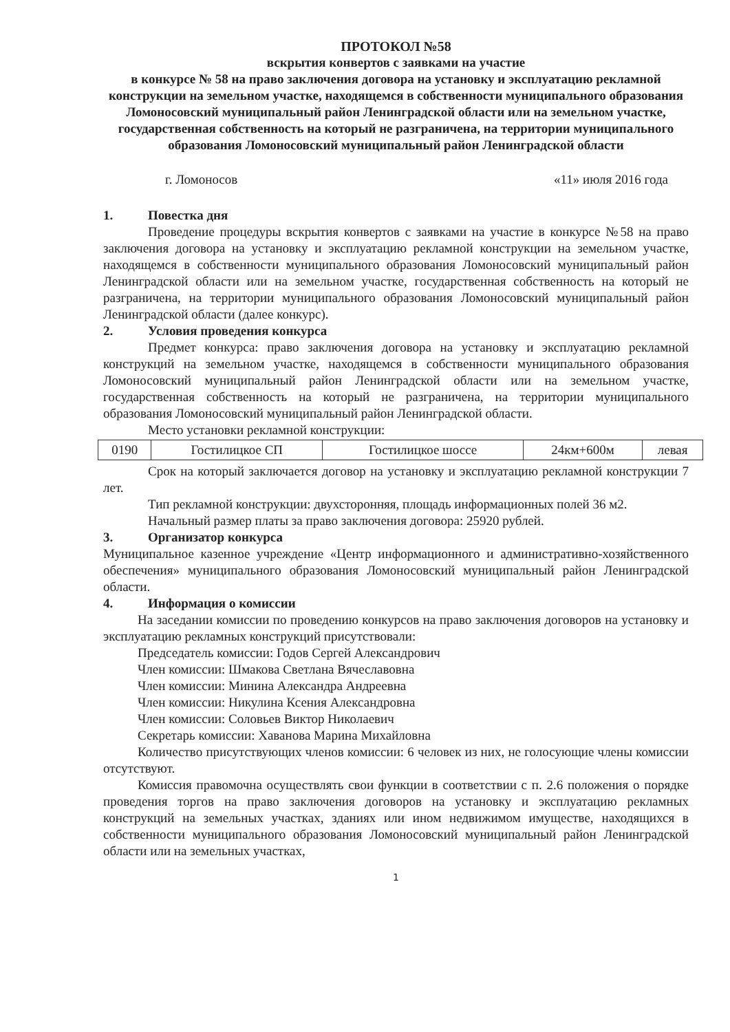ПРОТОКОЛ №58
вскрытия конвертов с заявками на участие
в конкурсе № 58 на право заключения договора на установку и эксплуатацию рекламной конструкции на земельном участке, находящемся в собственности муниципального образования Ломоносовский муниципальный район Ленинградской области или на земельном участке, государственная собственность на который не разграничена, на территории муниципального образования Ломоносовский муниципальный район Ленинградской области
г. Ломоносов «11» июля 2016 года
1. Повестка дня
Проведение процедуры вскрытия конвертов с заявками на участие в конкурсе №58 на право заключения договора на установку и эксплуатацию рекламной конструкции на земельном участке, находящемся в собственности муниципального образования Ломоносовский муниципальный район Ленинградской области или на земельном участке, государственная собственность на который не разграничена, на территории муниципального образования Ломоносовский муниципальный район Ленинградской области (далее конкурс).
2. Условия проведения конкурса
Предмет конкурса: право заключения договора на установку и эксплуатацию рекламной конструкций на земельном участке, находящемся в собственности муниципального образования Ломоносовский муниципальный район Ленинградской области или на земельном участке, государственная собственность на который не разграничена, на территории муниципального образования Ломоносовский муниципальный район Ленинградской области.
Место установки рекламной конструкции:
| 0190 | Гостилицкое СП | Гостилицкое шоссе | 24км+600м | левая |
Срок на который заключается договор на установку и эксплуатацию рекламной конструкции 7 лет.
Тип рекламной конструкции: двухсторонняя, площадь информационных полей 36 м2.
Начальный размер платы за право заключения договора: 25920 рублей.
3. Организатор конкурса
Муниципальное казенное учреждение «Центр информационного и административно-хозяйственного обеспечения» муниципального образования Ломоносовский муниципальный район Ленинградской области.
4. Информация о комиссии
На заседании комиссии по проведению конкурсов на право заключения договоров на установку и эксплуатацию рекламных конструкций присутствовали:
Председатель комиссии: Годов Сергей Александрович
Член комиссии: Шмакова Светлана Вячеславовна
Член комиссии: Минина Александра Андреевна
Член комиссии: Никулина Ксения Александровна
Член комиссии: Соловьев Виктор Николаевич
Секретарь комиссии: Хаванова Марина Михайловна
Количество присутствующих членов комиссии: 6 человек из них, не голосующие члены комиссии отсутствуют.
Комиссия правомочна осуществлять свои функции в соответствии с п. 2.6 положения о порядке проведения торгов на право заключения договоров на установку и эксплуатацию рекламных конструкций на земельных участках, зданиях или ином недвижимом имуществе, находящихся в собственности муниципального образования Ломоносовский муниципальный район Ленинградской области или на земельных участках,
1